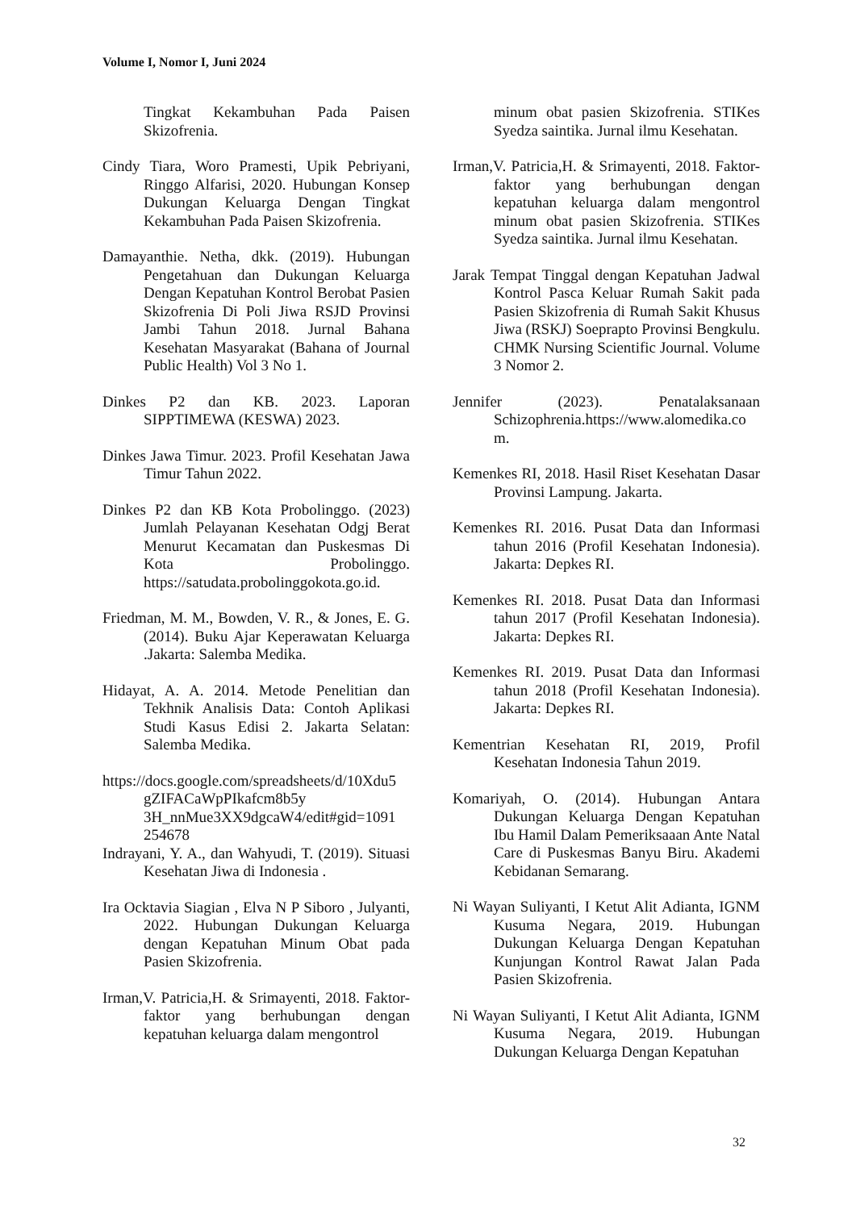Volume I, Nomor I, Juni 2024
Tingkat Kekambuhan Pada Paisen Skizofrenia.
Cindy Tiara, Woro Pramesti, Upik Pebriyani, Ringgo Alfarisi, 2020. Hubungan Konsep Dukungan Keluarga Dengan Tingkat Kekambuhan Pada Paisen Skizofrenia.
Damayanthie. Netha, dkk. (2019). Hubungan Pengetahuan dan Dukungan Keluarga Dengan Kepatuhan Kontrol Berobat Pasien Skizofrenia Di Poli Jiwa RSJD Provinsi Jambi Tahun 2018. Jurnal Bahana Kesehatan Masyarakat (Bahana of Journal Public Health) Vol 3 No 1.
Dinkes P2 dan KB. 2023. Laporan SIPPTIMEWA (KESWA) 2023.
Dinkes Jawa Timur. 2023. Profil Kesehatan Jawa Timur Tahun 2022.
Dinkes P2 dan KB Kota Probolinggo. (2023) Jumlah Pelayanan Kesehatan Odgj Berat Menurut Kecamatan dan Puskesmas Di Kota Probolinggo. https://satudata.probolinggokota.go.id.
Friedman, M. M., Bowden, V. R., & Jones, E. G. (2014). Buku Ajar Keperawatan Keluarga .Jakarta: Salemba Medika.
Hidayat, A. A. 2014. Metode Penelitian dan Tekhnik Analisis Data: Contoh Aplikasi Studi Kasus Edisi 2. Jakarta Selatan: Salemba Medika.
https://docs.google.com/spreadsheets/d/10Xdu5 gZIFACaWpPIkafcm8b5y 3H_nnMue3XX9dgcaW4/edit#gid=1091 254678
Indrayani, Y. A., dan Wahyudi, T. (2019). Situasi Kesehatan Jiwa di Indonesia .
Ira Ocktavia Siagian , Elva N P Siboro , Julyanti, 2022. Hubungan Dukungan Keluarga dengan Kepatuhan Minum Obat pada Pasien Skizofrenia.
Irman,V. Patricia,H. & Srimayenti, 2018. Faktor-faktor yang berhubungan dengan kepatuhan keluarga dalam mengontrol
minum obat pasien Skizofrenia. STIKes Syedza saintika. Jurnal ilmu Kesehatan.
Irman,V. Patricia,H. & Srimayenti, 2018. Faktor-faktor yang berhubungan dengan kepatuhan keluarga dalam mengontrol minum obat pasien Skizofrenia. STIKes Syedza saintika. Jurnal ilmu Kesehatan.
Jarak Tempat Tinggal dengan Kepatuhan Jadwal Kontrol Pasca Keluar Rumah Sakit pada Pasien Skizofrenia di Rumah Sakit Khusus Jiwa (RSKJ) Soeprapto Provinsi Bengkulu. CHMK Nursing Scientific Journal. Volume 3 Nomor 2.
Jennifer (2023). Penatalaksanaan Schizophrenia.https://www.alomedika.co m.
Kemenkes RI, 2018. Hasil Riset Kesehatan Dasar Provinsi Lampung. Jakarta.
Kemenkes RI. 2016. Pusat Data dan Informasi tahun 2016 (Profil Kesehatan Indonesia). Jakarta: Depkes RI.
Kemenkes RI. 2018. Pusat Data dan Informasi tahun 2017 (Profil Kesehatan Indonesia). Jakarta: Depkes RI.
Kemenkes RI. 2019. Pusat Data dan Informasi tahun 2018 (Profil Kesehatan Indonesia). Jakarta: Depkes RI.
Kementrian Kesehatan RI, 2019, Profil Kesehatan Indonesia Tahun 2019.
Komariyah, O. (2014). Hubungan Antara Dukungan Keluarga Dengan Kepatuhan Ibu Hamil Dalam Pemeriksaaan Ante Natal Care di Puskesmas Banyu Biru. Akademi Kebidanan Semarang.
Ni Wayan Suliyanti, I Ketut Alit Adianta, IGNM Kusuma Negara, 2019. Hubungan Dukungan Keluarga Dengan Kepatuhan Kunjungan Kontrol Rawat Jalan Pada Pasien Skizofrenia.
Ni Wayan Suliyanti, I Ketut Alit Adianta, IGNM Kusuma Negara, 2019. Hubungan Dukungan Keluarga Dengan Kepatuhan
32